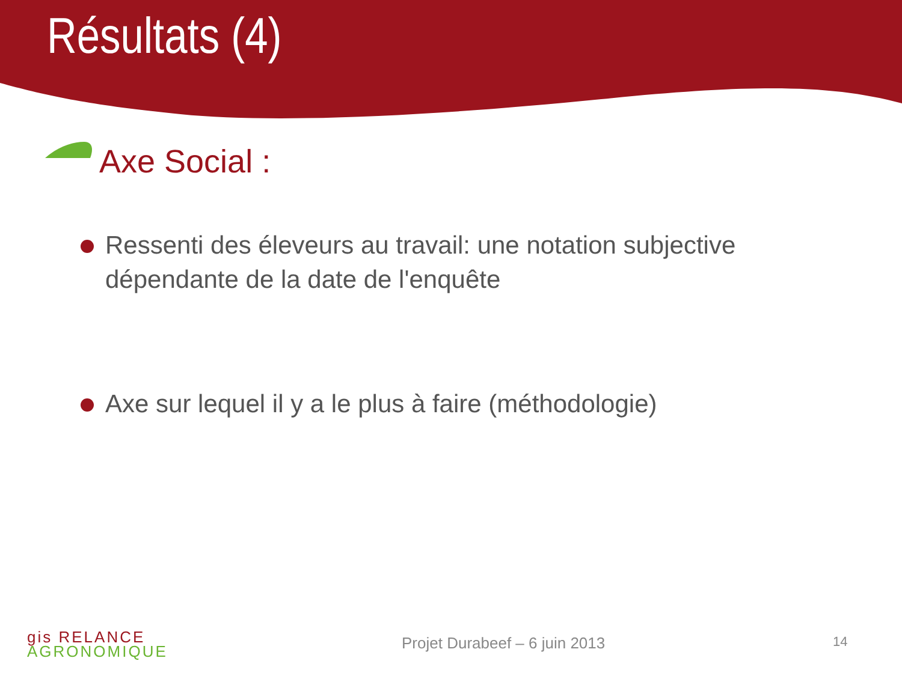Résultats (4)
Axe Social :
Ressenti des éleveurs au travail: une notation subjective dépendante de la date de l'enquête
Axe sur lequel il y a le plus à faire (méthodologie)
gis RELANCE
AGRONOMIQUE
Projet Durabeef – 6 juin 2013 14